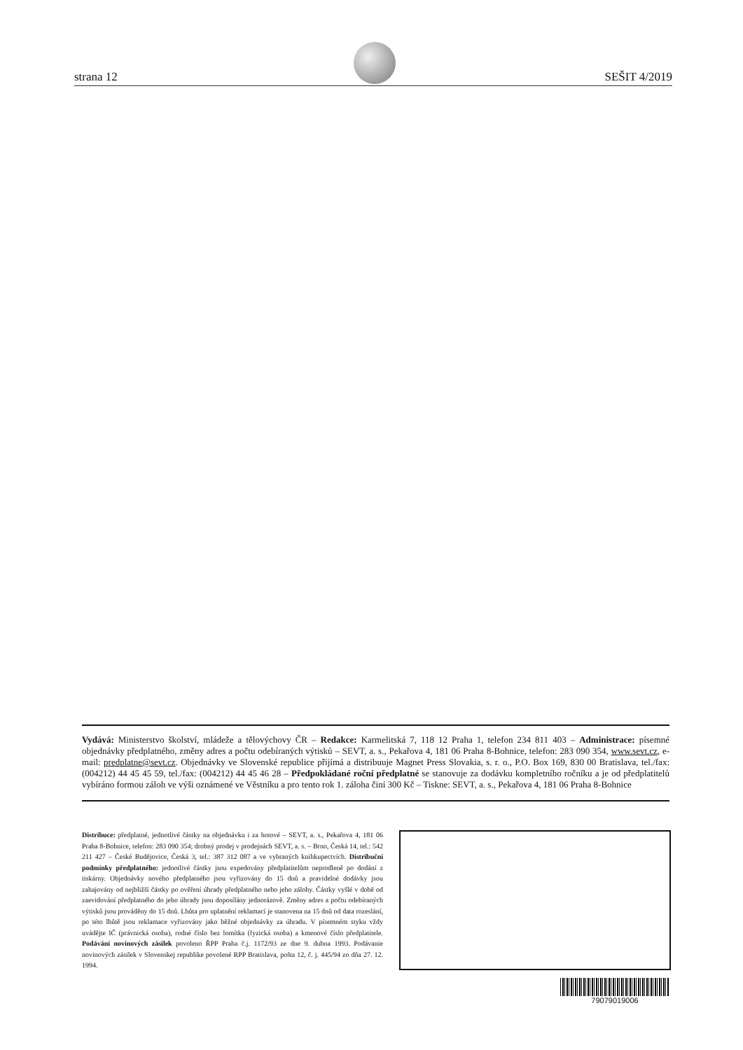strana 12 SEŠIT 4/2019
Vydává: Ministerstvo školství, mládeže a tělovýchovy ČR – Redakce: Karmelitská 7, 118 12 Praha 1, telefon 234 811 403 – Administrace: písemné objednávky předplatného, změny adres a počtu odebíraných výtisků – SEVT, a. s., Pekařova 4, 181 06 Praha 8-Bohnice, telefon: 283 090 354, www.sevt.cz, e-mail: predplatne@sevt.cz. Objednávky ve Slovenské republice přijímá a distribuuje Magnet Press Slovakia, s. r. o., P.O. Box 169, 830 00 Bratislava, tel./fax: (004212) 44 45 45 59, tel./fax: (004212) 44 45 46 28 – Předpokládané roční předplatné se stanovuje za dodávku kompletního ročníku a je od předplatitelů vybíráno formou záloh ve výši oznámené ve Věstníku a pro tento rok 1. záloha činí 300 Kč – Tiskne: SEVT, a. s., Pekařova 4, 181 06 Praha 8-Bohnice
Distribuce: předplatné, jednotlivé částky na objednávku i za hotové – SEVT, a. s., Pekařova 4, 181 06 Praha 8-Bohnice, telefon: 283 090 354; drobný prodej v prodejnách SEVT, a. s. – Brno, Česká 14, tel.: 542 211 427 – České Budějovice, Česká 3, tel.: 387 312 087 a ve vybraných knihkupectvích. Distribuční podmínky předplatného: jednotlivé částky jsou expedovány předplatitelům neprodleně po dodání z tiskárny. Objednávky nového předplatného jsou vyřizovány do 15 dnů a pravidelné dodávky jsou zahajovány od nejbližší částky po ověření úhrady předplatného nebo jeho zálohy. Částky vyšlé v době od zaevidování předplatného do jeho úhrady jsou doposílány jednorázově. Změny adres a počtu odebíraných výtisků jsou prováděny do 15 dnů. Lhůta pro uplatnění reklamací je stanovena na 15 dnů od data rozeslání, po této lhůtě jsou reklamace vyřizovány jako běžné objednávky za úhradu. V písemném styku vždy uvádějte IČ (právnická osoba), rodné číslo bez lomítka (fyzická osoba) a kmenové číslo předplatitele. Podávání novinových zásilek povoleno ŘPP Praha č.j. 1172/93 ze dne 9. dubna 1993. Podávanie novinových zásilek v Slovenskej republike povolené RPP Bratislava, pošta 12, č. j. 445/94 zo dňa 27. 12. 1994.
79079019006